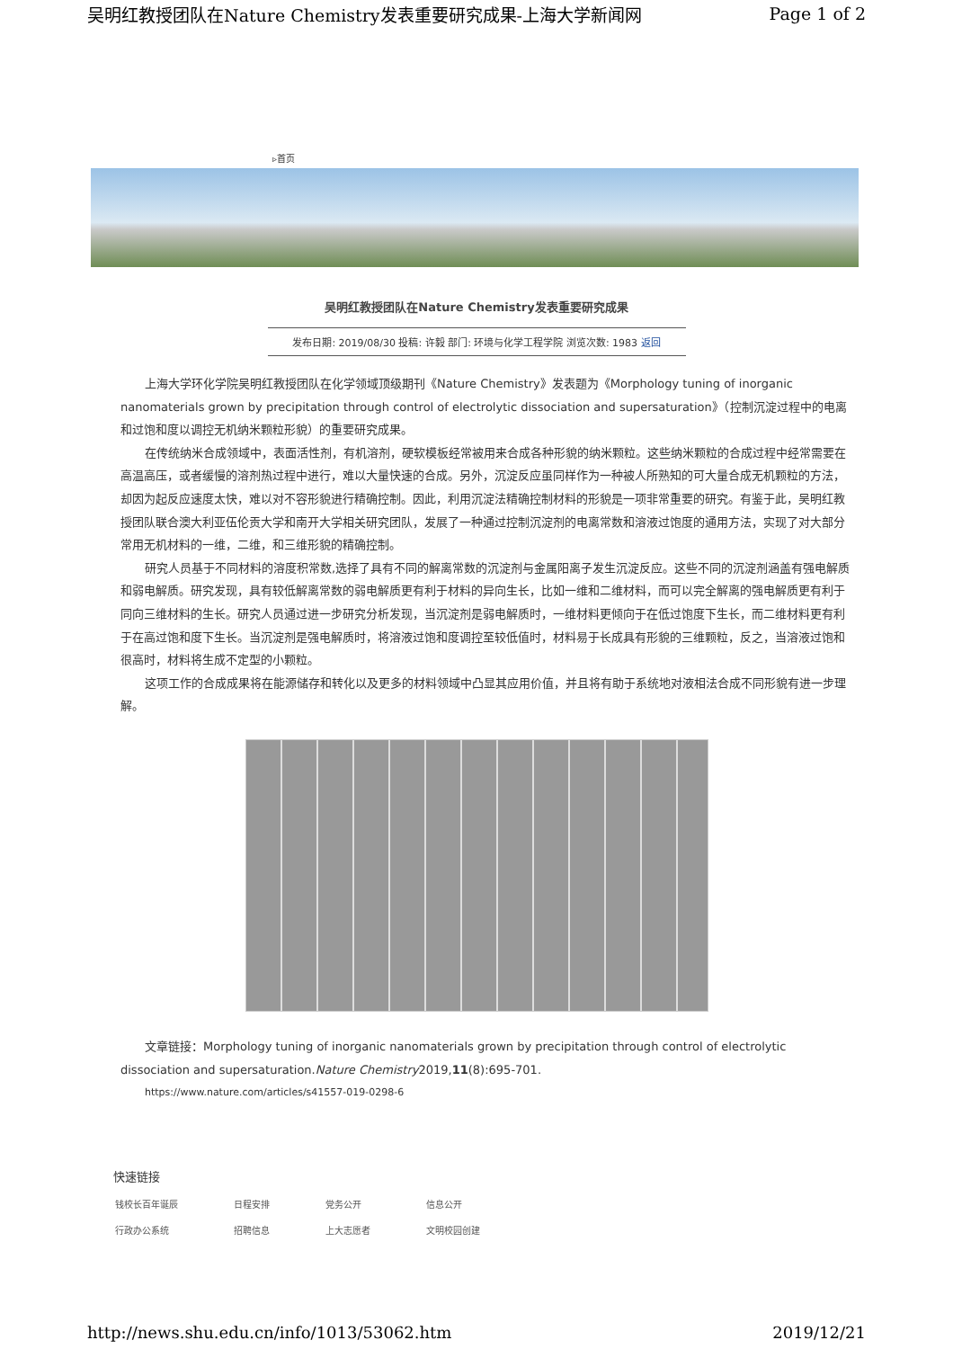吴明红教授团队在Nature Chemistry发表重要研究成果-上海大学新闻网 Page 1 of 2
▹首页
吴明红教授团队在Nature Chemistry发表重要研究成果
发布日期: 2019/08/30 投稿: 许毅 部门: 环境与化学工程学院 浏览次数: 1983 返回
上海大学环化学院吴明红教授团队在化学领域顶级期刊《Nature Chemistry》发表题为《Morphology tuning of inorganic nanomaterials grown by precipitation through control of electrolytic dissociation and supersaturation》（控制沉淀过程中的电离和过饱和度以调控无机纳米颗粒形貌）的重要研究成果。
在传统纳米合成领域中，表面活性剂，有机溶剂，硬软模板经常被用来合成各种形貌的纳米颗粒。这些纳米颗粒的合成过程中经常需要在高温高压，或者缓慢的溶剂热过程中进行，难以大量快速的合成。另外，沉淀反应虽同样作为一种被人所熟知的可大量合成无机颗粒的方法，却因为起反应速度太快，难以对不容形貌进行精确控制。因此，利用沉淀法精确控制材料的形貌是一项非常重要的研究。有鉴于此，吴明红教授团队联合澳大利亚伍伦贡大学和南开大学相关研究团队，发展了一种通过控制沉淀剂的电离常数和溶液过饱度的通用方法，实现了对大部分常用无机材料的一维，二维，和三维形貌的精确控制。
研究人员基于不同材料的溶度积常数,选择了具有不同的解离常数的沉淀剂与金属阳离子发生沉淀反应。这些不同的沉淀剂涵盖有强电解质和弱电解质。研究发现，具有较低解离常数的弱电解质更有利于材料的异向生长，比如一维和二维材料，而可以完全解离的强电解质更有利于同向三维材料的生长。研究人员通过进一步研究分析发现，当沉淀剂是弱电解质时，一维材料更倾向于在低过饱度下生长，而二维材料更有利于在高过饱和度下生长。当沉淀剂是强电解质时，将溶液过饱和度调控至较低值时，材料易于长成具有形貌的三维颗粒，反之，当溶液过饱和很高时，材料将生成不定型的小颗粒。
这项工作的合成成果将在能源储存和转化以及更多的材料领域中凸显其应用价值，并且将有助于系统地对液相法合成不同形貌有进一步理解。
文章链接：Morphology tuning of inorganic nanomaterials grown by precipitation through control of electrolytic dissociation and supersaturation.Nature Chemistry2019,11(8):695-701.
https://www.nature.com/articles/s41557-019-0298-6
快速链接
| 钱校长百年诞辰 | 日程安排 | 党务公开 | 信息公开 |
| 行政办公系统 | 招聘信息 | 上大志愿者 | 文明校园创建 |
http://news.shu.edu.cn/info/1013/53062.htm 2019/12/21